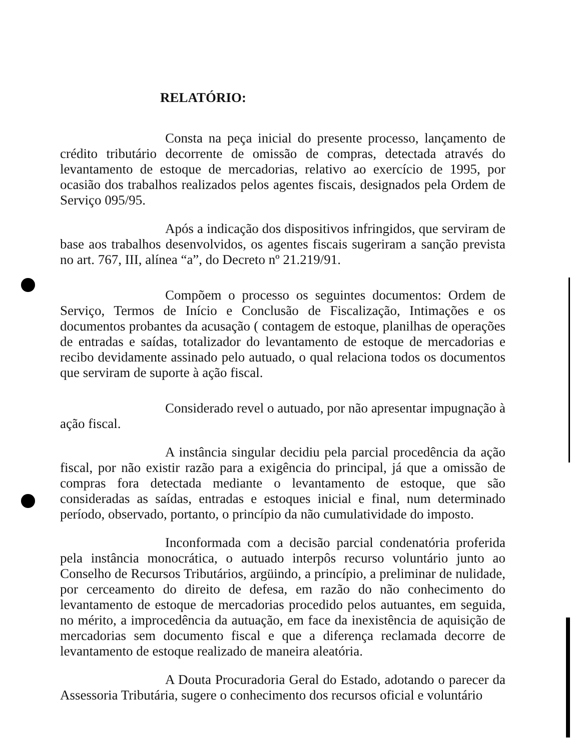RELATÓRIO:
Consta na peça inicial do presente processo, lançamento de crédito tributário decorrente de omissão de compras, detectada através do levantamento de estoque de mercadorias, relativo ao exercício de 1995, por ocasião dos trabalhos realizados pelos agentes fiscais, designados pela Ordem de Serviço 095/95.
Após a indicação dos dispositivos infringidos, que serviram de base aos trabalhos desenvolvidos, os agentes fiscais sugeriram a sanção prevista no art. 767, III, alínea “a”, do Decreto nº 21.219/91.
Compõem o processo os seguintes documentos: Ordem de Serviço, Termos de Início e Conclusão de Fiscalização, Intimações e os documentos probantes da acusação ( contagem de estoque, planilhas de operações de entradas e saídas, totalizador do levantamento de estoque de mercadorias e recibo devidamente assinado pelo autuado, o qual relaciona todos os documentos que serviram de suporte à ação fiscal.
Considerado revel o autuado, por não apresentar impugnação à ação fiscal.
A instância singular decidiu pela parcial procedência da ação fiscal, por não existir razão para a exigência do principal, já que a omissão de compras fora detectada mediante o levantamento de estoque, que são consideradas as saídas, entradas e estoques inicial e final, num determinado período, observado, portanto, o princípio da não cumulatividade do imposto.
Inconformada com a decisão parcial condenatória proferida pela instância monocrática, o autuado interpôs recurso voluntário junto ao Conselho de Recursos Tributários, argüindo, a princípio, a preliminar de nulidade, por cerceamento do direito de defesa, em razão do não conhecimento do levantamento de estoque de mercadorias procedido pelos autuantes, em seguida, no mérito, a improcedência da autuação, em face da inexistência de aquisição de mercadorias sem documento fiscal e que a diferença reclamada decorre de levantamento de estoque realizado de maneira aleatória.
A Douta Procuradoria Geral do Estado, adotando o parecer da Assessoria Tributária, sugere o conhecimento dos recursos oficial e voluntário